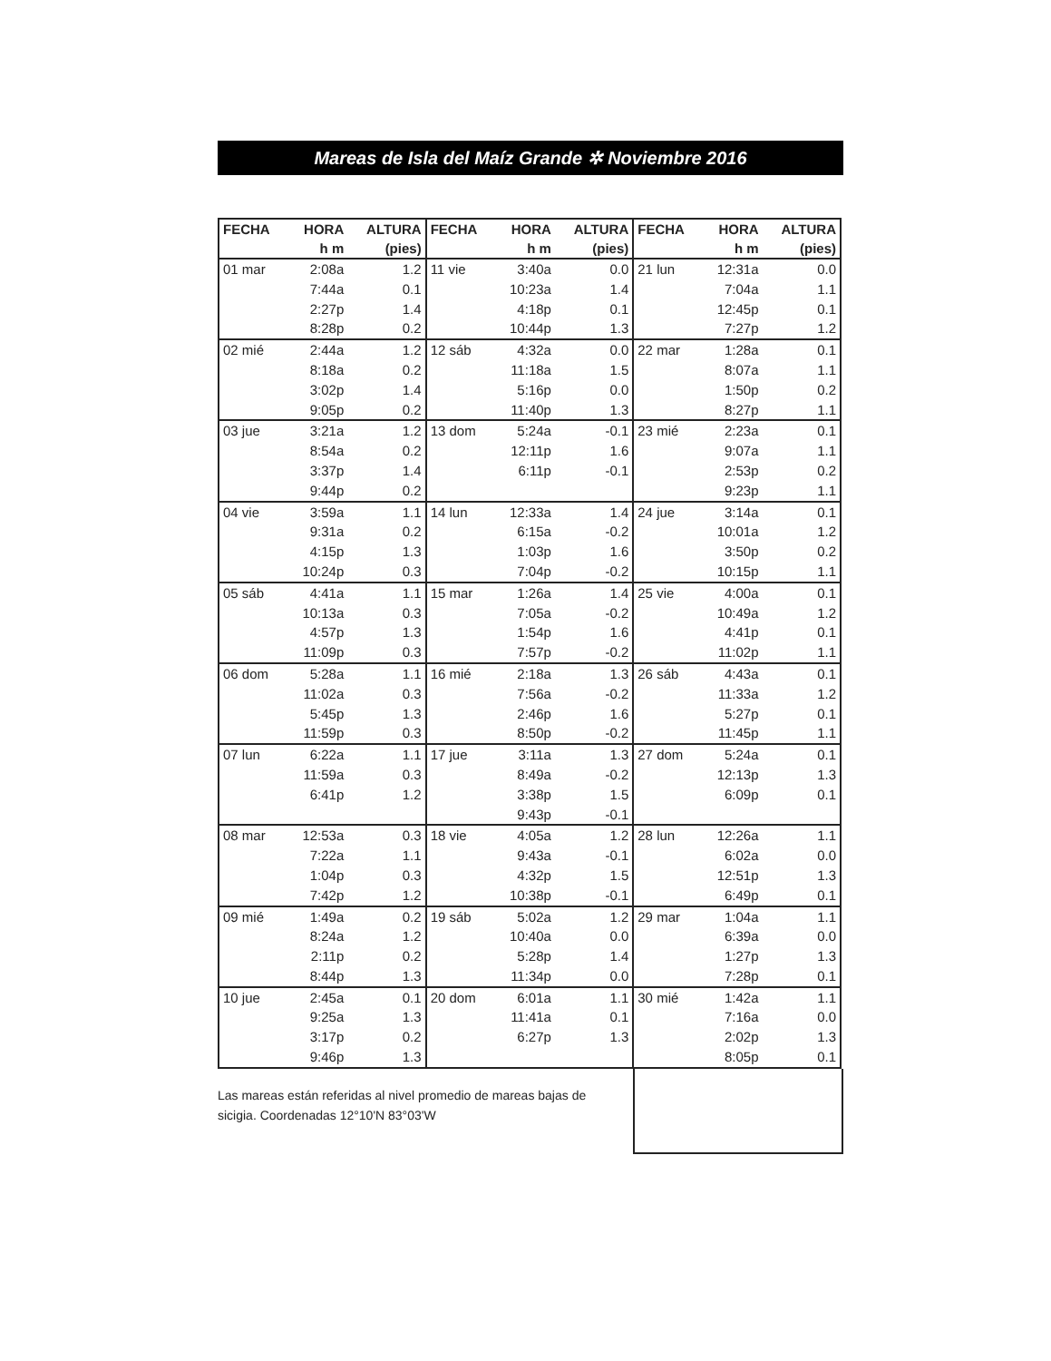Mareas de Isla del Maíz Grande ✲ Noviembre 2016
| FECHA | HORA | ALTURA | FECHA | HORA | ALTURA | FECHA | HORA | ALTURA |
| --- | --- | --- | --- | --- | --- | --- | --- | --- |
| | h m | (pies) | | h m | (pies) | | h m | (pies) |
| 01 mar | 2:08a | 1.2 | 11 vie | 3:40a | 0.0 | 21 lun | 12:31a | 0.0 |
| | 7:44a | 0.1 | | 10:23a | 1.4 | | 7:04a | 1.1 |
| | 2:27p | 1.4 | | 4:18p | 0.1 | | 12:45p | 0.1 |
| | 8:28p | 0.2 | | 10:44p | 1.3 | | 7:27p | 1.2 |
| 02 mié | 2:44a | 1.2 | 12 sáb | 4:32a | 0.0 | 22 mar | 1:28a | 0.1 |
| | 8:18a | 0.2 | | 11:18a | 1.5 | | 8:07a | 1.1 |
| | 3:02p | 1.4 | | 5:16p | 0.0 | | 1:50p | 0.2 |
| | 9:05p | 0.2 | | 11:40p | 1.3 | | 8:27p | 1.1 |
| 03 jue | 3:21a | 1.2 | 13 dom | 5:24a | -0.1 | 23 mié | 2:23a | 0.1 |
| | 8:54a | 0.2 | | 12:11p | 1.6 | | 9:07a | 1.1 |
| | 3:37p | 1.4 | | 6:11p | -0.1 | | 2:53p | 0.2 |
| | 9:44p | 0.2 | | | | | 9:23p | 1.1 |
| 04 vie | 3:59a | 1.1 | 14 lun | 12:33a | 1.4 | 24 jue | 3:14a | 0.1 |
| | 9:31a | 0.2 | | 6:15a | -0.2 | | 10:01a | 1.2 |
| | 4:15p | 1.3 | | 1:03p | 1.6 | | 3:50p | 0.2 |
| | 10:24p | 0.3 | | 7:04p | -0.2 | | 10:15p | 1.1 |
| 05 sáb | 4:41a | 1.1 | 15 mar | 1:26a | 1.4 | 25 vie | 4:00a | 0.1 |
| | 10:13a | 0.3 | | 7:05a | -0.2 | | 10:49a | 1.2 |
| | 4:57p | 1.3 | | 1:54p | 1.6 | | 4:41p | 0.1 |
| | 11:09p | 0.3 | | 7:57p | -0.2 | | 11:02p | 1.1 |
| 06 dom | 5:28a | 1.1 | 16 mié | 2:18a | 1.3 | 26 sáb | 4:43a | 0.1 |
| | 11:02a | 0.3 | | 7:56a | -0.2 | | 11:33a | 1.2 |
| | 5:45p | 1.3 | | 2:46p | 1.6 | | 5:27p | 0.1 |
| | 11:59p | 0.3 | | 8:50p | -0.2 | | 11:45p | 1.1 |
| 07 lun | 6:22a | 1.1 | 17 jue | 3:11a | 1.3 | 27 dom | 5:24a | 0.1 |
| | 11:59a | 0.3 | | 8:49a | -0.2 | | 12:13p | 1.3 |
| | 6:41p | 1.2 | | 3:38p | 1.5 | | 6:09p | 0.1 |
| | | | | 9:43p | -0.1 | | | |
| 08 mar | 12:53a | 0.3 | 18 vie | 4:05a | 1.2 | 28 lun | 12:26a | 1.1 |
| | 7:22a | 1.1 | | 9:43a | -0.1 | | 6:02a | 0.0 |
| | 1:04p | 0.3 | | 4:32p | 1.5 | | 12:51p | 1.3 |
| | 7:42p | 1.2 | | 10:38p | -0.1 | | 6:49p | 0.1 |
| 09 mié | 1:49a | 0.2 | 19 sáb | 5:02a | 1.2 | 29 mar | 1:04a | 1.1 |
| | 8:24a | 1.2 | | 10:40a | 0.0 | | 6:39a | 0.0 |
| | 2:11p | 0.2 | | 5:28p | 1.4 | | 1:27p | 1.3 |
| | 8:44p | 1.3 | | 11:34p | 0.0 | | 7:28p | 0.1 |
| 10 jue | 2:45a | 0.1 | 20 dom | 6:01a | 1.1 | 30 mié | 1:42a | 1.1 |
| | 9:25a | 1.3 | | 11:41a | 0.1 | | 7:16a | 0.0 |
| | 3:17p | 0.2 | | 6:27p | 1.3 | | 2:02p | 1.3 |
| | 9:46p | 1.3 | | | | | 8:05p | 0.1 |
Las mareas están referidas al nivel promedio de mareas bajas de sicigia. Coordenadas 12°10'N 83°03'W